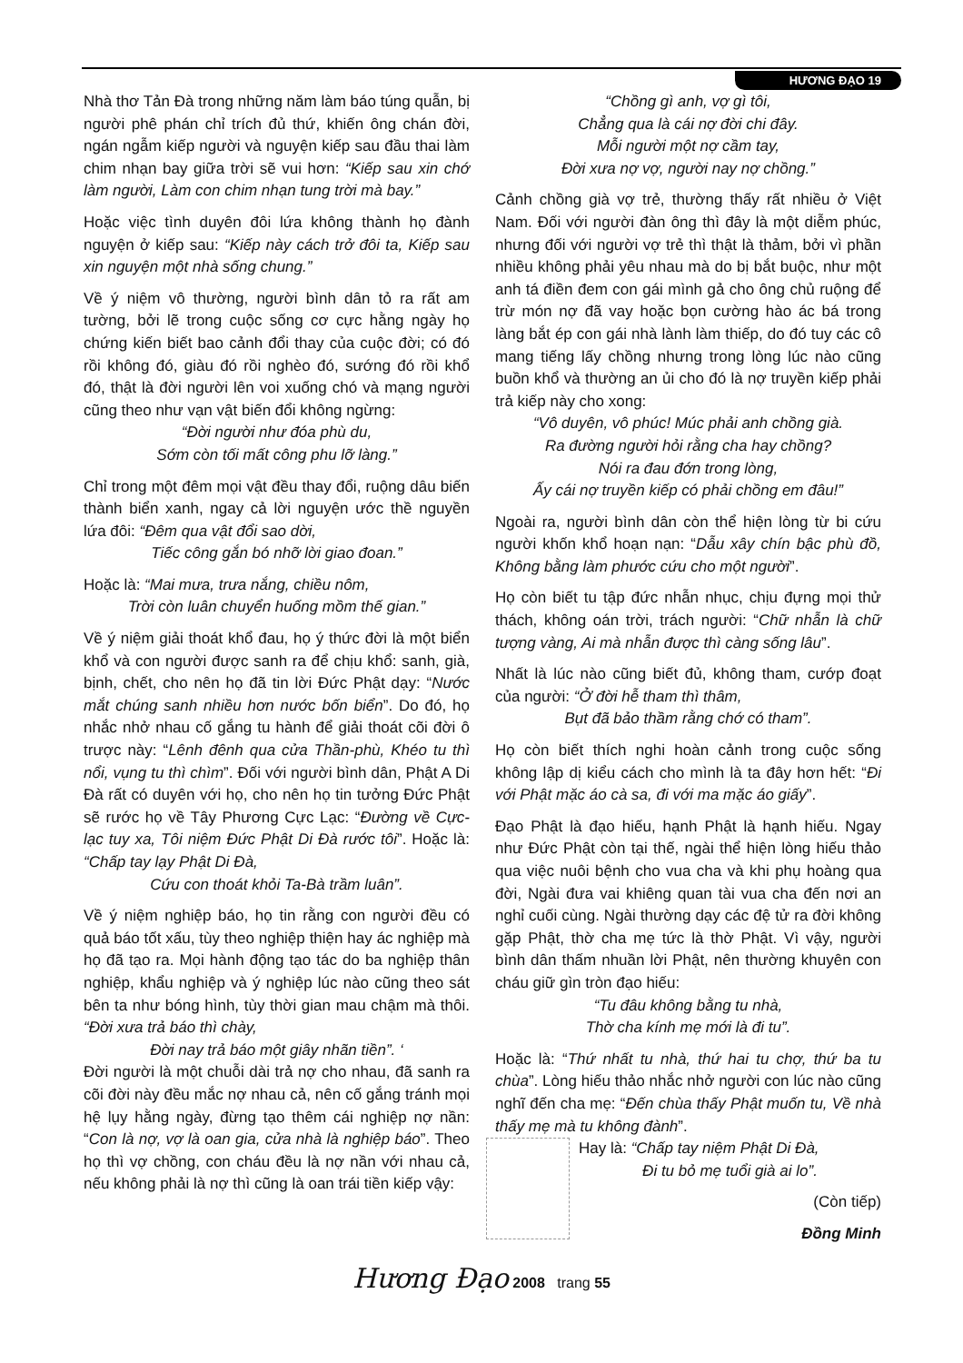HƯƠNG ĐẠO 19
Nhà thơ Tản Đà trong những năm làm báo túng quẫn, bị người phê phán chỉ trích đủ thứ, khiến ông chán đời, ngán ngẫm kiếp người và nguyện kiếp sau đầu thai làm chim nhạn bay giữa trời sẽ vui hơn: “Kiếp sau xin chớ làm người, Làm con chim nhạn tung trời mà bay.”
Hoặc việc tình duyên đôi lứa không thành họ đành nguyện ở kiếp sau: “Kiếp này cách trở đôi ta, Kiếp sau xin nguyện một nhà sống chung.”
Về ý niệm vô thường, người bình dân tỏ ra rất am tường, bởi lẽ trong cuộc sống cơ cực hằng ngày họ chứng kiến biết bao cảnh đổi thay của cuộc đời; có đó rồi không đó, giàu đó rồi nghèo đó, sướng đó rồi khổ đó, thật là đời người lên voi xuống chó và mạng người cũng theo như vạn vật biến đổi không ngừng:
“Đời người như đóa phù du,
Sớm còn tối mất công phu lỡ làng.”
Chỉ trong một đêm mọi vật đều thay đổi, ruộng dâu biến thành biển xanh, ngay cả lời nguyện ước thề nguyền lứa đôi: “Đêm qua vật đổi sao dời,
Tiếc công gắn bó nhỡ lời giao đoan.”
Hoặc là: “Mai mưa, trưa nắng, chiều nôm,
Trời còn luân chuyển huống mồm thế gian.”
Về ý niệm giải thoát khổ đau, họ ý thức đời là một biển khổ và con người được sanh ra để chịu khổ: sanh, già, bịnh, chết, cho nên họ đã tin lời Đức Phật dạy: “Nước mắt chúng sanh nhiều hơn nước bốn biển”. Do đó, họ nhắc nhở nhau cố gắng tu hành để giải thoát cõi đời ô trược này: “Lênh đênh qua cửa Thần-phù, Khéo tu thì nổi, vụng tu thì chìm”. Đối với người bình dân, Phật A Di Đà rất có duyên với họ, cho nên họ tin tưởng Đức Phật sẽ rước họ về Tây Phương Cực Lạc: “Đường về Cực-lạc tuy xa, Tôi niệm Đức Phật Di Đà rước tôi”. Hoặc là: “Chấp tay lạy Phật Di Đà,
Cứu con thoát khỏi Ta-Bà trầm luân”.
Về ý niệm nghiệp báo, họ tin rằng con người đều có quả báo tốt xấu, tùy theo nghiệp thiện hay ác nghiệp mà họ đã tạo ra. Mọi hành động tạo tác do ba nghiệp thân nghiệp, khẩu nghiệp và ý nghiệp lúc nào cũng theo sát bên ta như bóng hình, tùy thời gian mau chậm mà thôi. “Đời xưa trả báo thì chày,
Đời nay trả báo một giây nhãn tiền”. ‘
Đời người là một chuỗi dài trả nợ cho nhau, đã sanh ra cõi đời này đều mắc nợ nhau cả, nên cố gắng tránh mọi hệ lụy hằng ngày, đừng tạo thêm cái nghiệp nợ nần: “Con là nợ, vợ là oan gia, cửa nhà là nghiệp báo”. Theo họ thì vợ chồng, con cháu đều là nợ nần với nhau cả, nếu không phải là nợ thì cũng là oan trái tiền kiếp vậy:
“Chồng gì anh, vợ gì tôi,
Chẳng qua là cái nợ đời chi đây.
Mỗi người một nợ cầm tay,
Đời xưa nợ vợ, người nay nợ chồng.”
Cảnh chồng già vợ trẻ, thường thấy rất nhiều ở Việt Nam. Đối với người đàn ông thì đây là một diễm phúc, nhưng đối với người vợ trẻ thì thật là thảm, bởi vì phần nhiều không phải yêu nhau mà do bị bắt buộc, như một anh tá điền đem con gái mình gả cho ông chủ ruộng để trừ món nợ đã vay hoặc bọn cường hào ác bá trong làng bắt ép con gái nhà lành làm thiếp, do đó tuy các cô mang tiếng lấy chồng nhưng trong lòng lúc nào cũng buồn khổ và thường an ủi cho đó là nợ truyền kiếp phải trả kiếp này cho xong:
“Vô duyên, vô phúc! Múc phải anh chồng già.
Ra đường người hỏi rằng cha hay chồng?
Nói ra đau đớn trong lòng,
Ấy cái nợ truyền kiếp có phải chồng em đâu!”
Ngoài ra, người bình dân còn thể hiện lòng từ bi cứu người khốn khổ hoạn nạn: “Dẫu xây chín bậc phù đồ, Không bằng làm phước cứu cho một người”.
Họ còn biết tu tập đức nhẫn nhục, chịu đựng mọi thử thách, không oán trời, trách người: “Chữ nhẫn là chữ tượng vàng, Ai mà nhẫn được thì càng sống lâu”.
Nhất là lúc nào cũng biết đủ, không tham, cướp đoạt của người: “Ở đời hễ tham thì thâm,
Bụt đã bảo thầm rằng chớ có tham”.
Họ còn biết thích nghi hoàn cảnh trong cuộc sống không lập dị kiểu cách cho mình là ta đây hơn hết: “Đi với Phật mặc áo cà sa, đi với ma mặc áo giấy”.
Đạo Phật là đạo hiếu, hạnh Phật là hạnh hiếu. Ngay như Đức Phật còn tại thế, ngài thể hiện lòng hiếu thảo qua việc nuôi bệnh cho vua cha và khi phụ hoàng qua đời, Ngài đưa vai khiêng quan tài vua cha đến nơi an nghỉ cuối cùng. Ngài thường dạy các đệ tử ra đời không gặp Phật, thờ cha mẹ tức là thờ Phật. Vì vậy, người bình dân thấm nhuần lời Phật, nên thường khuyên con cháu giữ gìn tròn đạo hiếu:
“Tu đâu không bằng tu nhà,
Thờ cha kính mẹ mới là đi tu”.
Hoặc là: “Thứ nhất tu nhà, thứ hai tu chợ, thứ ba tu chùa”. Lòng hiếu thảo nhắc nhở người con lúc nào cũng nghĩ đến cha mẹ: “Đến chùa thấy Phật muốn tu, Về nhà thấy mẹ mà tu không đành”.
Hay là: “Chấp tay niệm Phật Di Đà,
Đi tu bỏ mẹ tuổi già ai lo”.
(Còn tiếp)
Đồng Minh
Hương Đạo 2008 trang 55